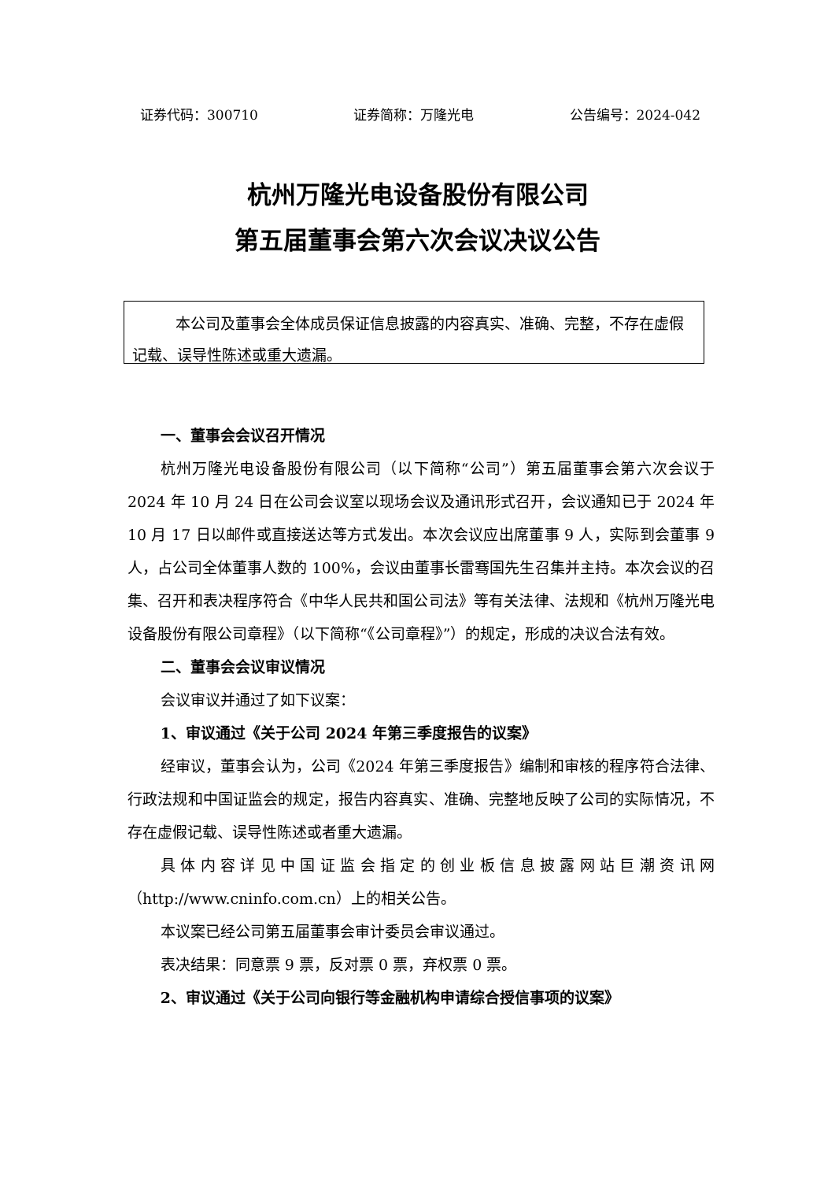证券代码：300710 证券简称：万隆光电 公告编号：2024-042
杭州万隆光电设备股份有限公司
第五届董事会第六次会议决议公告
本公司及董事会全体成员保证信息披露的内容真实、准确、完整，不存在虚假记载、误导性陈述或重大遗漏。
一、董事会会议召开情况
杭州万隆光电设备股份有限公司（以下简称“公司”）第五届董事会第六次会议于 2024 年 10 月 24 日在公司会议室以现场会议及通讯形式召开，会议通知已于 2024 年 10 月 17 日以邮件或直接送达等方式发出。本次会议应出席董事 9 人，实际到会董事 9 人，占公司全体董事人数的 100%，会议由董事长雷骞国先生召集并主持。本次会议的召集、召开和表决程序符合《中华人民共和国公司法》等有关法律、法规和《杭州万隆光电设备股份有限公司章程》（以下简称“《公司章程》”）的规定，形成的决议合法有效。
二、董事会会议审议情况
会议审议并通过了如下议案：
1、审议通过《关于公司 2024 年第三季度报告的议案》
经审议，董事会认为，公司《2024 年第三季度报告》编制和审核的程序符合法律、行政法规和中国证监会的规定，报告内容真实、准确、完整地反映了公司的实际情况，不存在虚假记载、误导性陈述或者重大遗漏。
具体内容详见中国证监会指定的创业板信息披露网站巨潮资讯网（http://www.cninfo.com.cn）上的相关公告。
本议案已经公司第五届董事会审计委员会审议通过。
表决结果：同意票 9 票，反对票 0 票，弃权票 0 票。
2、审议通过《关于公司向银行等金融机构申请综合授信事项的议案》